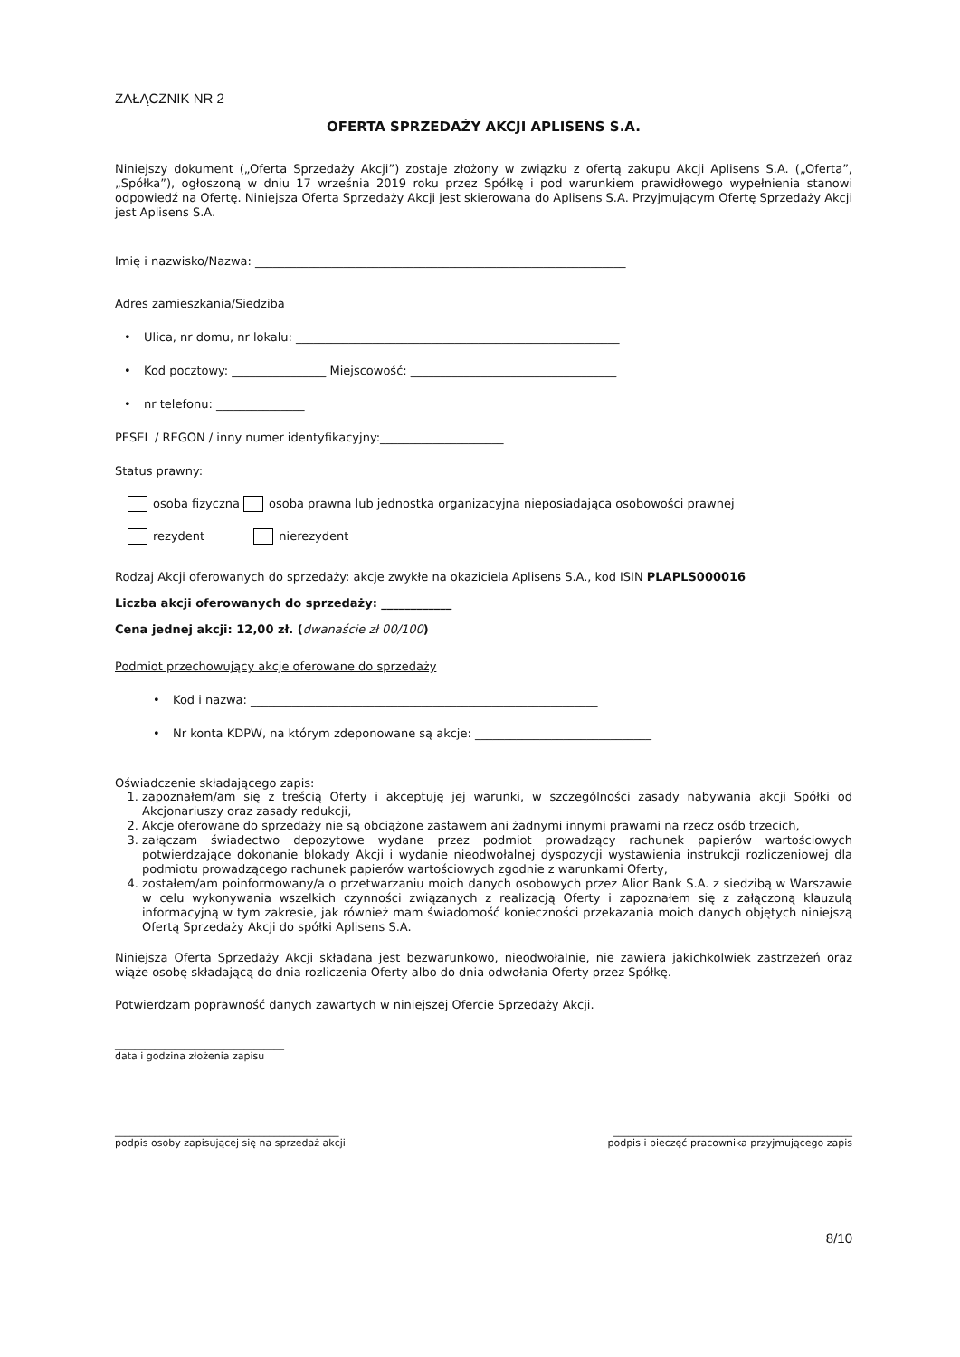ZAŁĄCZNIK NR 2
OFERTA SPRZEDAŻY AKCJI APLISENS S.A.
Niniejszy dokument („Oferta Sprzedaży Akcji”) zostaje złożony w związku z ofertą zakupu Akcji Aplisens S.A. („Oferta”, „Spółka”), ogłoszoną w dniu 17 września 2019 roku przez Spółkę i pod warunkiem prawidłowego wypełnienia stanowi odpowiedź na Ofertę. Niniejsza Oferta Sprzedaży Akcji jest skierowana do Aplisens S.A. Przyjmującym Ofertę Sprzedaży Akcji jest Aplisens S.A.
Imię i nazwisko/Nazwa: _______________________________________________________________
Adres zamieszkania/Siedziba
• Ulica, nr domu, nr lokalu: _______________________________________________________
• Kod pocztowy: ________________ Miejscowość: ___________________________________
• nr telefonu: _______________
PESEL / REGON / inny numer identyfikacyjny:_____________________
Status prawny:
osoba fizyczna osoba prawna lub jednostka organizacyjna nieposiadająca osobowości prawnej
rezydent nierezydent
Rodzaj Akcji oferowanych do sprzedaży: akcje zwykłe na okaziciela Aplisens S.A., kod ISIN PLAPLS000016
Liczba akcji oferowanych do sprzedaży: ____________
Cena jednej akcji: 12,00 zł. (dwanaście zł 00/100)
Podmiot przechowujący akcje oferowane do sprzedaży
• Kod i nazwa: ___________________________________________________________
• Nr konta KDPW, na którym zdeponowane są akcje: ______________________________
Oświadczenie składającego zapis:
1. zapoznałem/am się z treścią Oferty i akceptuję jej warunki, w szczególności zasady nabywania akcji Spółki od Akcjonariuszy oraz zasady redukcji,
2. Akcje oferowane do sprzedaży nie są obciążone zastawem ani żadnymi innymi prawami na rzecz osób trzecich,
3. załączam świadectwo depozytowe wydane przez podmiot prowadzący rachunek papierów wartościowych potwierdzające dokonanie blokady Akcji i wydanie nieodwołalnej dyspozycji wystawienia instrukcji rozliczeniowej dla podmiotu prowadzącego rachunek papierów wartościowych zgodnie z warunkami Oferty,
4. zostałem/am poinformowany/a o przetwarzaniu moich danych osobowych przez Alior Bank S.A. z siedzibą w Warszawie w celu wykonywania wszelkich czynności związanych z realizacją Oferty i zapoznałem się z załączoną klauzulą informacyjną w tym zakresie, jak również mam świadomość konieczności przekazania moich danych objętych niniejszą Ofertą Sprzedaży Akcji do spółki Aplisens S.A.
Niniejsza Oferta Sprzedaży Akcji składana jest bezwarunkowo, nieodwołalnie, nie zawiera jakichkolwiek zastrzeżeń oraz wiąże osobę składającą do dnia rozliczenia Oferty albo do dnia odwołania Oferty przez Spółkę.
Potwierdzam poprawność danych zawartych w niniejszej Ofercie Sprzedaży Akcji.
__________________________________
data i godzina złożenia zapisu
_____________________________________________
podpis osoby zapisującej się na sprzedaż akcji
________________________________________________
podpis i pieczęć pracownika przyjmującego zapis
8/10